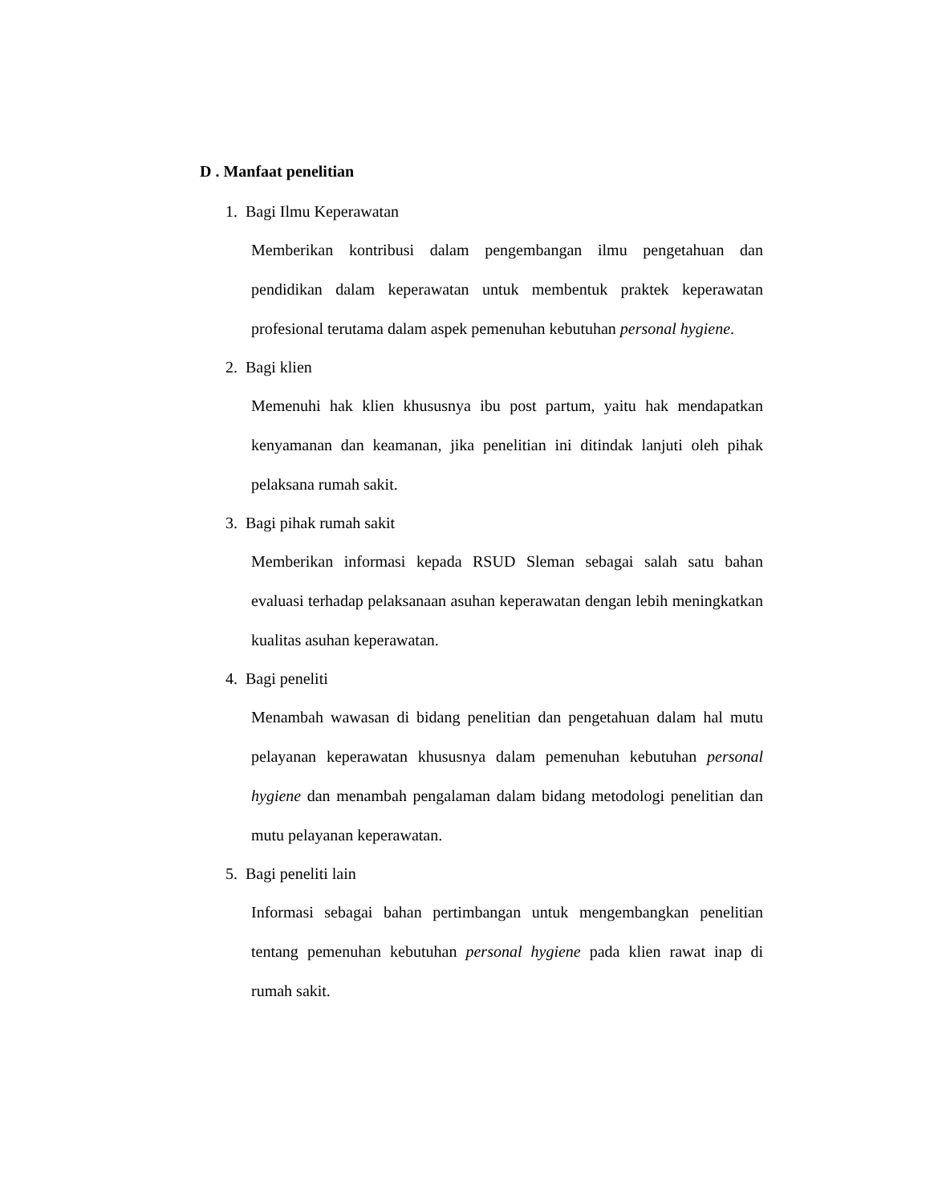D . Manfaat penelitian
1. Bagi Ilmu Keperawatan
Memberikan kontribusi dalam pengembangan ilmu pengetahuan dan pendidikan dalam keperawatan untuk membentuk praktek keperawatan profesional terutama dalam aspek pemenuhan kebutuhan personal hygiene.
2. Bagi klien
Memenuhi hak klien khususnya ibu post partum, yaitu hak mendapatkan kenyamanan dan keamanan, jika penelitian ini ditindak lanjuti oleh pihak pelaksana rumah sakit.
3. Bagi pihak rumah sakit
Memberikan informasi kepada RSUD Sleman sebagai salah satu bahan evaluasi terhadap pelaksanaan asuhan keperawatan dengan lebih meningkatkan kualitas asuhan keperawatan.
4. Bagi peneliti
Menambah wawasan di bidang penelitian dan pengetahuan dalam hal mutu pelayanan keperawatan khususnya dalam pemenuhan kebutuhan personal hygiene dan menambah pengalaman dalam bidang metodologi penelitian dan mutu pelayanan keperawatan.
5. Bagi peneliti lain
Informasi sebagai bahan pertimbangan untuk mengembangkan penelitian tentang pemenuhan kebutuhan personal hygiene pada klien rawat inap di rumah sakit.